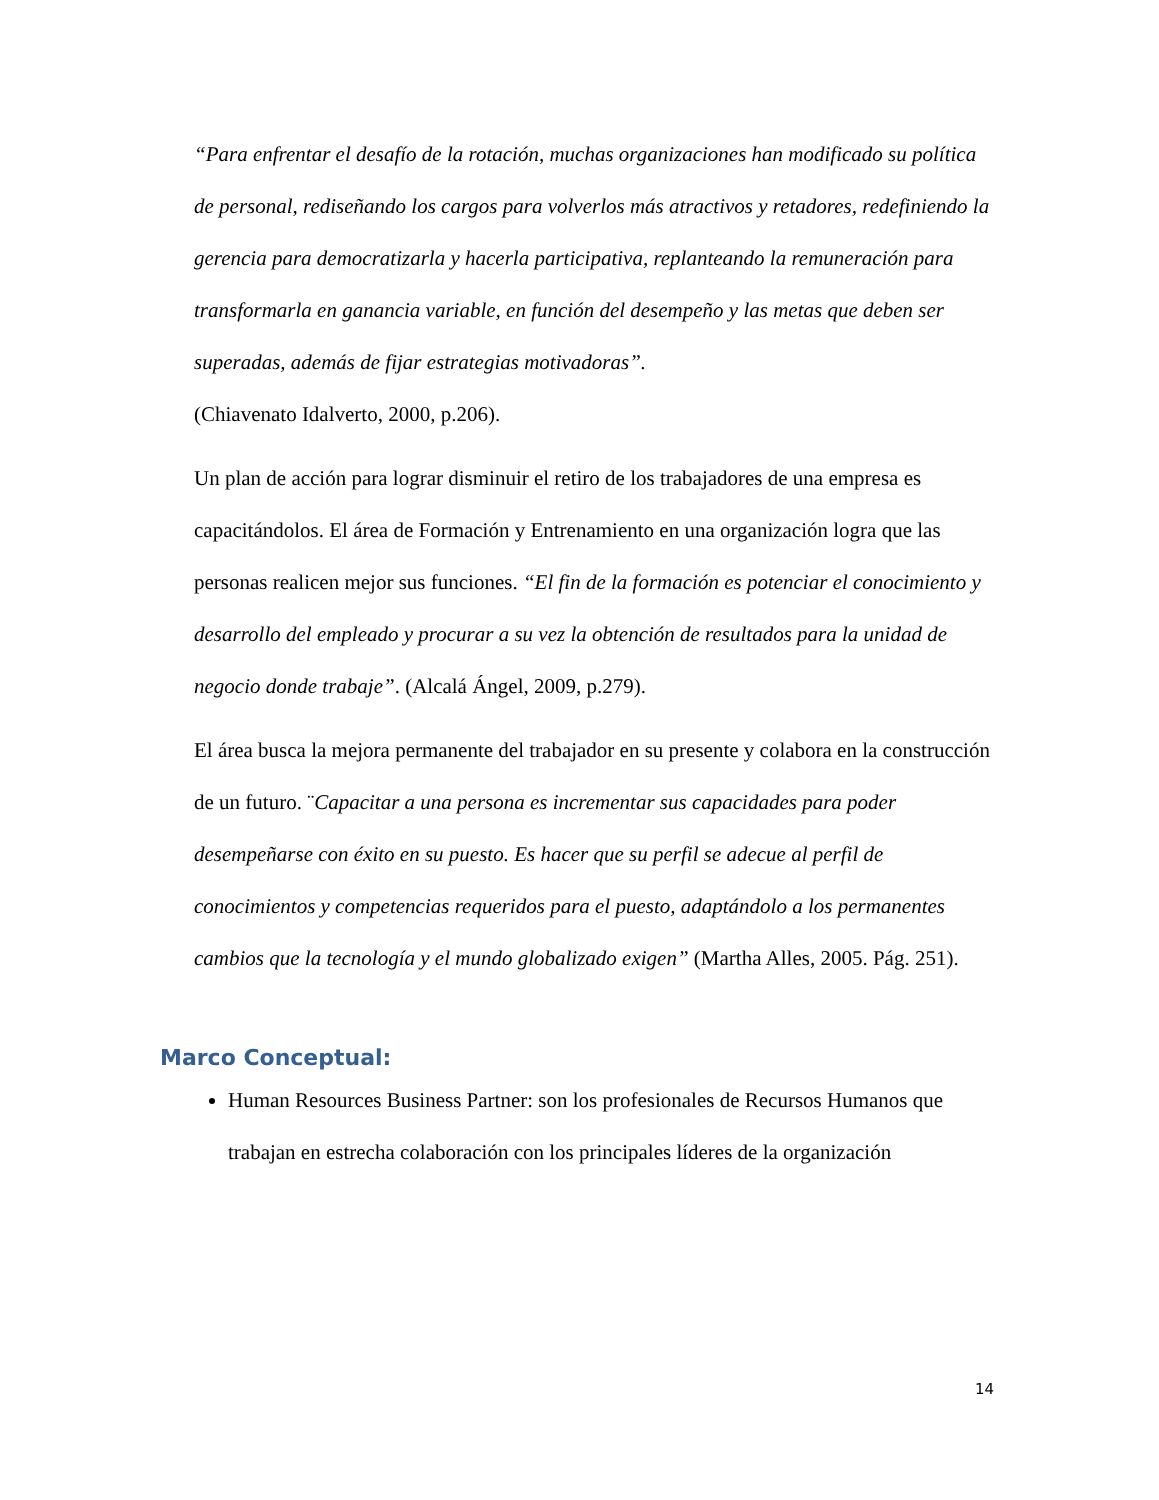“Para enfrentar el desafío de la rotación, muchas organizaciones han modificado su política de personal, rediseñando los cargos para volverlos más atractivos y retadores, redefiniendo la gerencia para democratizarla y hacerla participativa, replanteando la remuneración para transformarla en ganancia variable, en función del desempeño y las metas que deben ser superadas, además de fijar estrategias motivadoras”.
(Chiavenato Idalverto, 2000, p.206).
Un plan de acción para lograr disminuir el retiro de los trabajadores de una empresa es capacitándolos. El área de Formación y Entrenamiento en una organización logra que las personas realicen mejor sus funciones. “El fin de la formación es potenciar el conocimiento y desarrollo del empleado y procurar a su vez la obtención de resultados para la unidad de negocio donde trabaje”. (Alcalá Ángel, 2009, p.279).
El área busca la mejora permanente del trabajador en su presente y colabora en la construcción de un futuro. ¨Capacitar a una persona es incrementar sus capacidades para poder desempeñarse con éxito en su puesto. Es hacer que su perfil se adecue al perfil de conocimientos y competencias requeridos para el puesto, adaptándolo a los permanentes cambios que la tecnología y el mundo globalizado exigen” (Martha Alles, 2005. Pág. 251).
Marco Conceptual:
Human Resources Business Partner: son los profesionales de Recursos Humanos que trabajan en estrecha colaboración con los principales líderes de la organización
14